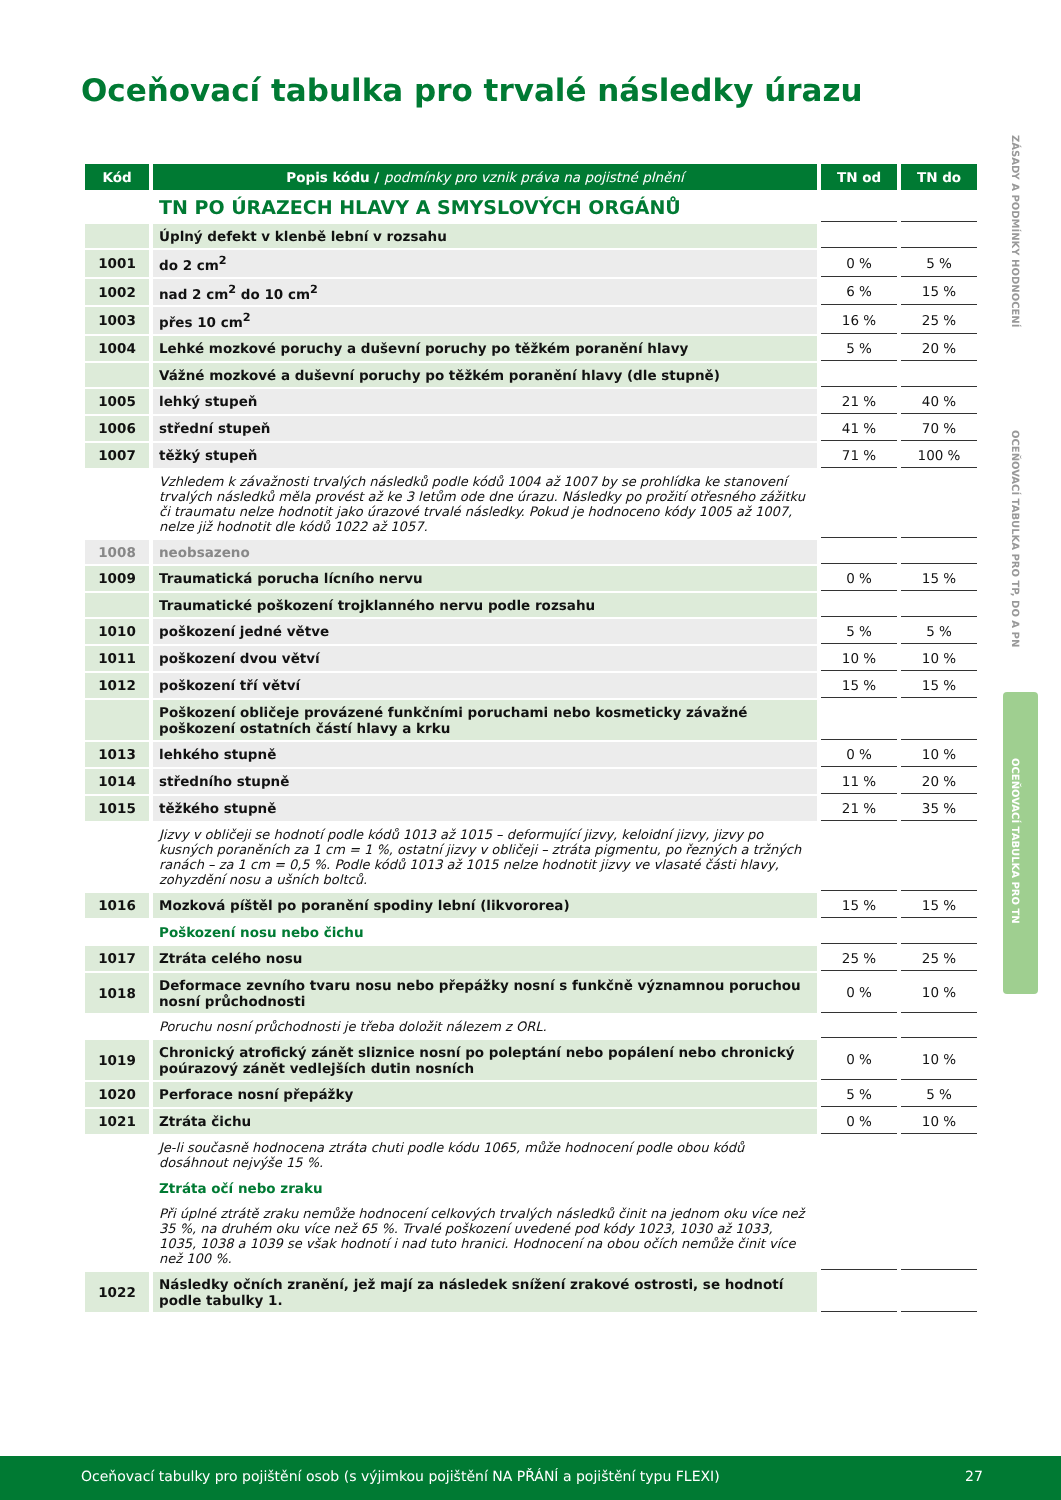Oceňovací tabulka pro trvalé následky úrazu
ZÁSADY A PODMÍNKY HODNOCENÍ
OCEŇOVACÍ TABULKA PRO TP, DO A PN
OCEŇOVACÍ TABULKA PRO TN
| Kód | Popis kódu / podmínky pro vznik práva na pojistné plnění | TN od | TN do |
| --- | --- | --- | --- |
| | TN PO ÚRAZECH HLAVY A SMYSLOVÝCH ORGÁNŮ | | |
| | Úplný defekt v klenbě lební v rozsahu | | |
| 1001 | do 2 cm<sup>2</sup> | 0 % | 5 % |
| 1002 | nad 2 cm<sup>2</sup> do 10 cm<sup>2</sup> | 6 % | 15 % |
| 1003 | přes 10 cm<sup>2</sup> | 16 % | 25 % |
| 1004 | Lehké mozkové poruchy a duševní poruchy po těžkém poranění hlavy | 5 % | 20 % |
| | Vážné mozkové a duševní poruchy po těžkém poranění hlavy (dle stupně) | | |
| 1005 | lehký stupeň | 21 % | 40 % |
| 1006 | střední stupeň | 41 % | 70 % |
| 1007 | těžký stupeň | 71 % | 100 % |
| | Vzhledem k závažnosti trvalých následků podle kódů 1004 až 1007 by se prohlídka ke stanovení trvalých následků měla provést až ke 3 letům ode dne úrazu. Následky po prožití otřesného zážitku či traumatu nelze hodnotit jako úrazové trvalé následky. Pokud je hodnoceno kódy 1005 až 1007, nelze již hodnotit dle kódů 1022 až 1057. | | |
| 1008 | neobsazeno | | |
| 1009 | Traumatická porucha lícního nervu | 0 % | 15 % |
| | Traumatické poškození trojklanného nervu podle rozsahu | | |
| 1010 | poškození jedné větve | 5 % | 5 % |
| 1011 | poškození dvou větví | 10 % | 10 % |
| 1012 | poškození tří větví | 15 % | 15 % |
| | Poškození obličeje provázené funkčními poruchami nebo kosmeticky závažné poškození ostatních částí hlavy a krku | | |
| 1013 | lehkého stupně | 0 % | 10 % |
| 1014 | středního stupně | 11 % | 20 % |
| 1015 | těžkého stupně | 21 % | 35 % |
| | Jizvy v obličeji se hodnotí podle kódů 1013 až 1015 – deformující jizvy, keloidní jizvy, jizvy po kusných poraněních za 1 cm = 1 %, ostatní jizvy v obličeji – ztráta pigmentu, po řezných a tržných ranách – za 1 cm = 0,5 %. Podle kódů 1013 až 1015 nelze hodnotit jizvy ve vlasaté části hlavy, zohyzdění nosu a ušních boltců. | | |
| 1016 | Mozková píštěl po poranění spodiny lební (likvororea) | 15 % | 15 % |
| | Poškození nosu nebo čichu | | |
| 1017 | Ztráta celého nosu | 25 % | 25 % |
| 1018 | Deformace zevního tvaru nosu nebo přepážky nosní s funkčně významnou poruchou nosní průchodnosti | 0 % | 10 % |
| | Poruchu nosní průchodnosti je třeba doložit nálezem z ORL. | | |
| 1019 | Chronický atrofický zánět sliznice nosní po poleptání nebo popálení nebo chronický poúrazový zánět vedlejších dutin nosních | 0 % | 10 % |
| 1020 | Perforace nosní přepážky | 5 % | 5 % |
| 1021 | Ztráta čichu | 0 % | 10 % |
| | Je-li současně hodnocena ztráta chuti podle kódu 1065, může hodnocení podle obou kódů dosáhnout nejvýše 15 %. | | |
| | Ztráta očí nebo zraku | | |
| | Při úplné ztrátě zraku nemůže hodnocení celkových trvalých následků činit na jednom oku více než 35 %, na druhém oku více než 65 %. Trvalé poškození uvedené pod kódy 1023, 1030 až 1033, 1035, 1038 a 1039 se však hodnotí i nad tuto hranici. Hodnocení na obou očích nemůže činit více než 100 %. | | |
| 1022 | Následky očních zranění, jež mají za následek snížení zrakové ostrosti, se hodnotí podle tabulky 1. | | |
Oceňovací tabulky pro pojištění osob (s výjimkou pojištění NA PŘÁNÍ a pojištění typu FLEXI) 27